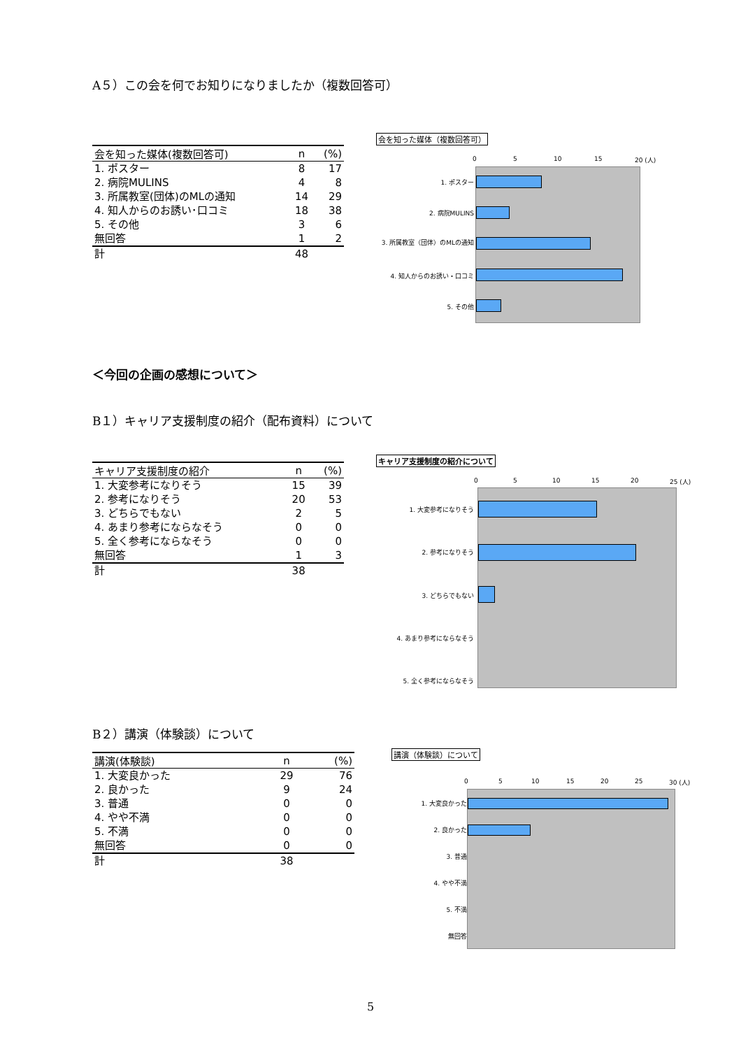A５）この会を何でお知りになりましたか（複数回答可）
| 会を知った媒体(複数回答可) | n | (%) |
| --- | --- | --- |
| 1. ポスター | 8 | 17 |
| 2. 病院MULINS | 4 | 8 |
| 3. 所属教室(団体)のMLの通知 | 14 | 29 |
| 4. 知人からのお誘い･口コミ | 18 | 38 |
| 5. その他 | 3 | 6 |
| 無回答 | 1 | 2 |
| 計 | 48 | |
会を知った媒体（複数回答可）
0 5 10 15 20 (人)
1. ポスター
2. 病院MULINS
3. 所属教室（団体）のMLの通知
4. 知人からのお誘い・口コミ
5. その他
＜今回の企画の感想について＞
B１）キャリア支援制度の紹介（配布資料）について
| キャリア支援制度の紹介 | n | (%) |
| --- | --- | --- |
| 1. 大変参考になりそう | 15 | 39 |
| 2. 参考になりそう | 20 | 53 |
| 3. どちらでもない | 2 | 5 |
| 4. あまり参考にならなそう | 0 | 0 |
| 5. 全く参考にならなそう | 0 | 0 |
| 無回答 | 1 | 3 |
| 計 | 38 | |
キャリア支援制度の紹介について
0 5 10 15 20 25 (人)
1. 大変参考になりそう
2. 参考になりそう
3. どちらでもない
4. あまり参考にならなそう
5. 全く参考にならなそう
B２）講演（体験談）について
| 講演(体験談) | n | (%) |
| --- | --- | --- |
| 1. 大変良かった | 29 | 76 |
| 2. 良かった | 9 | 24 |
| 3. 普通 | 0 | 0 |
| 4. やや不満 | 0 | 0 |
| 5. 不満 | 0 | 0 |
| 無回答 | 0 | 0 |
| 計 | 38 | |
講演（体験談）について
0 5 10 15 20 25 30 (人)
1. 大変良かった
2. 良かった
3. 普通
4. やや不満
5. 不満
無回答
5